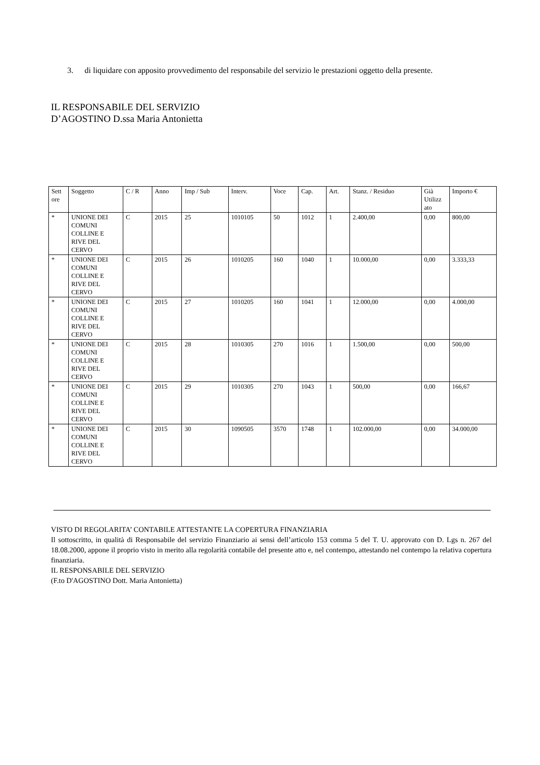3.
di liquidare con apposito provvedimento del responsabile del servizio le prestazioni oggetto della presente.
IL RESPONSABILE DEL SERVIZIO
D’AGOSTINO D.ssa Maria Antonietta
| Sett ore | Soggetto | C / R | Anno | Imp / Sub | Interv. | Voce | Cap. | Art. | Stanz. / Residuo | Già Utilizz ato | Importo € |
| --- | --- | --- | --- | --- | --- | --- | --- | --- | --- | --- | --- |
| * | UNIONE DEI COMUNI COLLINE E RIVE DEL CERVO | C | 2015 | 25 | 1010105 | 50 | 1012 | 1 | 2.400,00 | 0,00 | 800,00 |
| * | UNIONE DEI COMUNI COLLINE E RIVE DEL CERVO | C | 2015 | 26 | 1010205 | 160 | 1040 | 1 | 10.000,00 | 0,00 | 3.333,33 |
| * | UNIONE DEI COMUNI COLLINE E RIVE DEL CERVO | C | 2015 | 27 | 1010205 | 160 | 1041 | 1 | 12.000,00 | 0,00 | 4.000,00 |
| * | UNIONE DEI COMUNI COLLINE E RIVE DEL CERVO | C | 2015 | 28 | 1010305 | 270 | 1016 | 1 | 1.500,00 | 0,00 | 500,00 |
| * | UNIONE DEI COMUNI COLLINE E RIVE DEL CERVO | C | 2015 | 29 | 1010305 | 270 | 1043 | 1 | 500,00 | 0,00 | 166,67 |
| * | UNIONE DEI COMUNI COLLINE E RIVE DEL CERVO | C | 2015 | 30 | 1090505 | 3570 | 1748 | 1 | 102.000,00 | 0,00 | 34.000,00 |
VISTO DI REGOLARITA’ CONTABILE ATTESTANTE LA COPERTURA FINANZIARIA
Il sottoscritto, in qualità di Responsabile del servizio Finanziario ai sensi dell’articolo 153 comma 5 del T. U. approvato con D. Lgs n. 267 del 18.08.2000, appone il proprio visto in merito alla regolarità contabile del presente atto e, nel contempo, attestando nel contempo la relativa copertura finanziaria.
IL RESPONSABILE DEL SERVIZIO
(F.to D'AGOSTINO Dott. Maria Antonietta)